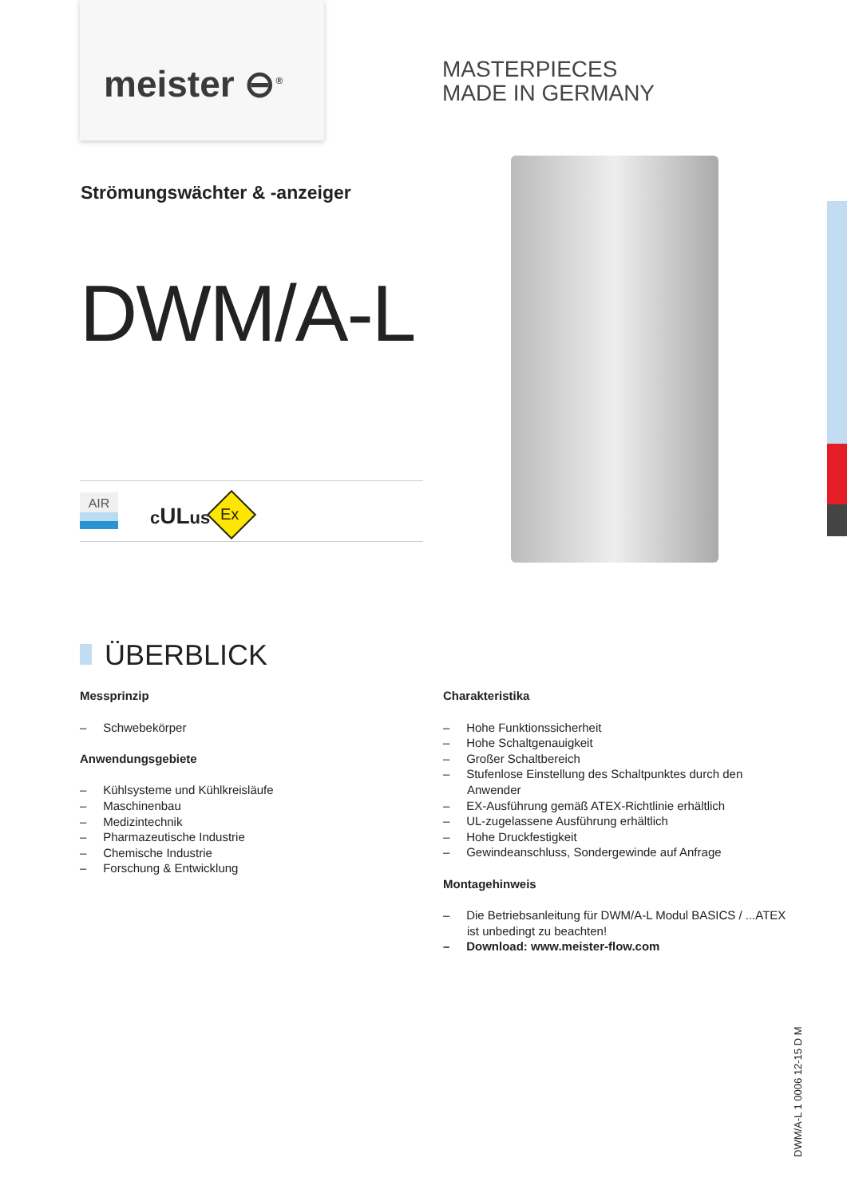meister ⊖<sup>®</sup>
MASTERPIECES
MADE IN GERMANY
Strömungswächter & -anzeiger
DWM/A-L
AIR
cULus Ex
ÜBERBLICK
Messprinzip
– Schwebekörper
Anwendungsgebiete
– Kühlsysteme und Kühlkreisläufe
– Maschinenbau
– Medizintechnik
– Pharmazeutische Industrie
– Chemische Industrie
– Forschung & Entwicklung
Charakteristika
– Hohe Funktionssicherheit
– Hohe Schaltgenauigkeit
– Großer Schaltbereich
– Stufenlose Einstellung des Schaltpunktes durch den Anwender
– EX-Ausführung gemäß ATEX-Richtlinie erhältlich
– UL-zugelassene Ausführung erhältlich
– Hohe Druckfestigkeit
– Gewindeanschluss, Sondergewinde auf Anfrage
Montagehinweis
– Die Betriebsanleitung für DWM/A-L Modul BASICS / ...ATEX ist unbedingt zu beachten!
– Download: www.meister-flow.com
DWM/A-L 1 0006 12-15 D M